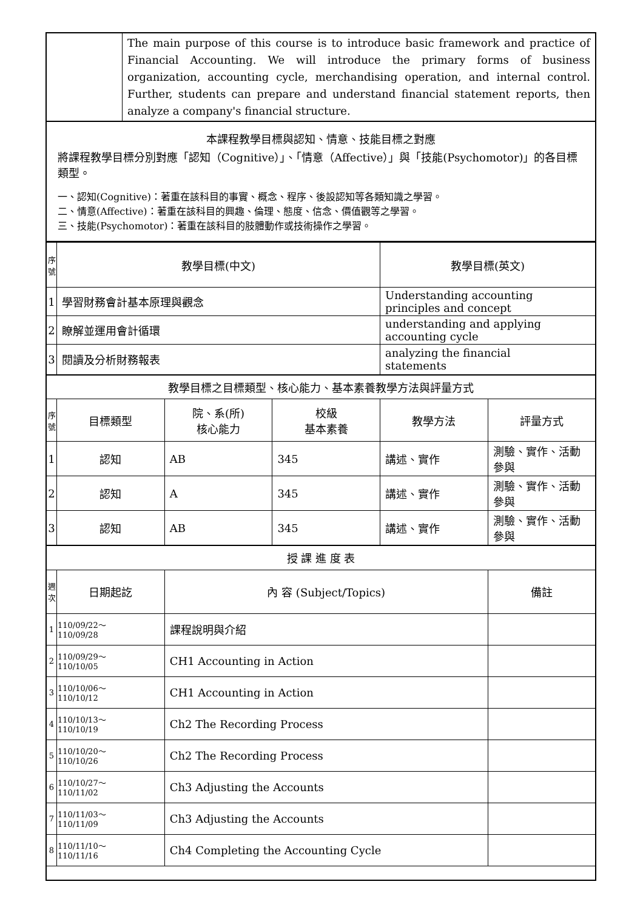| | The main purpose of this course is to introduce basic framework and practice of Financial Accounting. We will introduce the primary forms of business organization, accounting cycle, merchandising operation, and internal control. Further, students can prepare and understand financial statement reports, then analyze a company's financial structure. |
| 本課程教學目標與認知、情意、技能目標之對應 將課程教學目標分別對應「認知（Cognitive）」、「情意（Affective）」與「技能(Psychomotor)」的各目標類型。 一、認知(Cognitive)：著重在該科目的事實、概念、程序、後設認知等各類知識之學習。 二、情意(Affective)：著重在該科目的興趣、倫理、態度、信念、價值觀等之學習。 三、技能(Psychomotor)：著重在該科目的肢體動作或技術操作之學習。 | |
| 序 號 | 教學目標(中文) | | | 教學目標(英文) | |
| 1 | 學習財務會計基本原理與觀念 | | | Understanding accounting principles and concept | |
| 2 | 瞭解並運用會計循環 | | | understanding and applying accounting cycle | |
| 3 | 閱讀及分析財務報表 | | | analyzing the financial statements | |
| 教學目標之目標類型、核心能力、基本素養教學方法與評量方式 | | | | | |
| 序 號 | 目標類型 | 院、系(所) 核心能力 | 校級 基本素養 | 教學方法 | 評量方式 |
| 1 | 認知 | AB | 345 | 講述、實作 | 測驗、實作、活動參與 |
| 2 | 認知 | A | 345 | 講述、實作 | 測驗、實作、活動參與 |
| 3 | 認知 | AB | 345 | 講述、實作 | 測驗、實作、活動參與 |
| 授 課 進 度 表 | | | | | |
| 週 次 | 日期起訖 | 內 容 (Subject/Topics) | | | 備註 |
| 1 | 110/09/22～ 110/09/28 | 課程說明與介紹 | | | |
| 2 | 110/09/29～ 110/10/05 | CH1 Accounting in Action | | | |
| 3 | 110/10/06～ 110/10/12 | CH1 Accounting in Action | | | |
| 4 | 110/10/13～ 110/10/19 | Ch2 The Recording Process | | | |
| 5 | 110/10/20～ 110/10/26 | Ch2 The Recording Process | | | |
| 6 | 110/10/27～ 110/11/02 | Ch3 Adjusting the Accounts | | | |
| 7 | 110/11/03～ 110/11/09 | Ch3 Adjusting the Accounts | | | |
| 8 | 110/11/10～ 110/11/16 | Ch4 Completing the Accounting Cycle | | | |